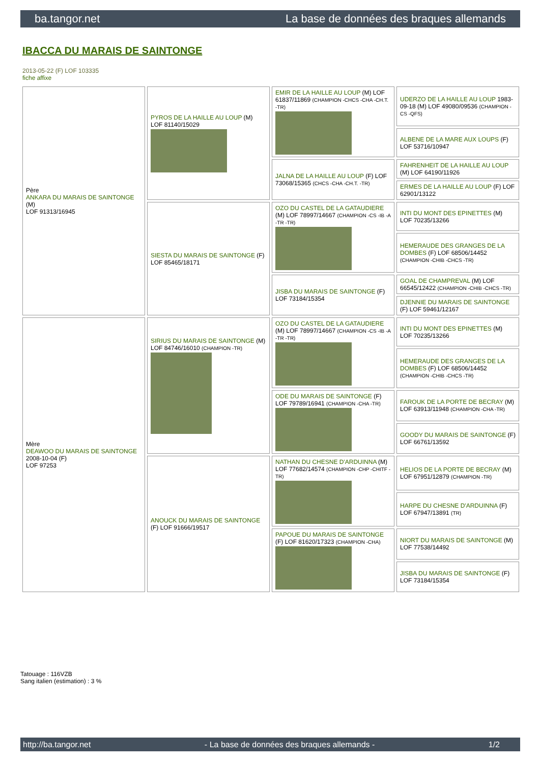ba.tangor.net La base de données des braques allemands
IBACCA DU MARAIS DE SAINTONGE
2013-05-22 (F) LOF 103335
fiche affixe
| Père ANKARA DU MARAIS DE SAINTONGE (M) LOF 91313/16945 | PYROS DE LA HAILLE AU LOUP (M) LOF 81140/15029 | EMIR DE LA HAILLE AU LOUP (M) LOF 61837/11869 (CHAMPION -CHCS -CHA -CH.T. -TR) | UDERZO DE LA HAILLE AU LOUP 1983-09-18 (M) LOF 49080/09536 (CHAMPION -CS -QFS) |
| | | | ALBENE DE LA MARE AUX LOUPS (F) LOF 53716/10947 |
| | | JALNA DE LA HAILLE AU LOUP (F) LOF 73068/15365 (CHCS -CHA -CH.T. -TR) | FAHRENHEIT DE LA HAILLE AU LOUP (M) LOF 64190/11926 |
| | | | ERMES DE LA HAILLE AU LOUP (F) LOF 62901/13122 |
| | SIESTA DU MARAIS DE SAINTONGE (F) LOF 85465/18171 | OZO DU CASTEL DE LA GATAUDIERE (M) LOF 78997/14667 (CHAMPION -CS -IB -A -TR -TR) | INTI DU MONT DES EPINETTES (M) LOF 70235/13266 |
| | | | HEMERAUDE DES GRANGES DE LA DOMBES (F) LOF 68506/14452 (CHAMPION -CHIB -CHCS -TR) |
| | | JISBA DU MARAIS DE SAINTONGE (F) LOF 73184/15354 | GOAL DE CHAMPREVAL (M) LOF 66545/12422 (CHAMPION -CHIB -CHCS -TR) |
| | | | DJENNIE DU MARAIS DE SAINTONGE (F) LOF 59461/12167 |
| Mère DEAWOO DU MARAIS DE SAINTONGE 2008-10-04 (F) LOF 97253 | SIRIUS DU MARAIS DE SAINTONGE (M) LOF 84746/16010 (CHAMPION -TR) | OZO DU CASTEL DE LA GATAUDIERE (M) LOF 78997/14667 (CHAMPION -CS -IB -A -TR -TR) | INTI DU MONT DES EPINETTES (M) LOF 70235/13266 |
| | | | HEMERAUDE DES GRANGES DE LA DOMBES (F) LOF 68506/14452 (CHAMPION -CHIB -CHCS -TR) |
| | | ODE DU MARAIS DE SAINTONGE (F) LOF 79789/16941 (CHAMPION -CHA -TR) | FAROUK DE LA PORTE DE BECRAY (M) LOF 63913/11948 (CHAMPION -CHA -TR) |
| | | | GOODY DU MARAIS DE SAINTONGE (F) LOF 66761/13592 |
| | ANOUCK DU MARAIS DE SAINTONGE (F) LOF 91666/19517 | NATHAN DU CHESNE D'ARDUINNA (M) LOF 77682/14574 (CHAMPION -CHP -CHITF -TR) | HELIOS DE LA PORTE DE BECRAY (M) LOF 67951/12879 (CHAMPION -TR) |
| | | | HARPE DU CHESNE D'ARDUINNA (F) LOF 67947/13891 (TR) |
| | | PAPOUE DU MARAIS DE SAINTONGE (F) LOF 81620/17323 (CHAMPION -CHA) | NIORT DU MARAIS DE SAINTONGE (M) LOF 77538/14492 |
| | | | JISBA DU MARAIS DE SAINTONGE (F) LOF 73184/15354 |
Tatouage : 116VZB
Sang italien (estimation) : 3 %
http://ba.tangor.net - La base de données des braques allemands - 1/2